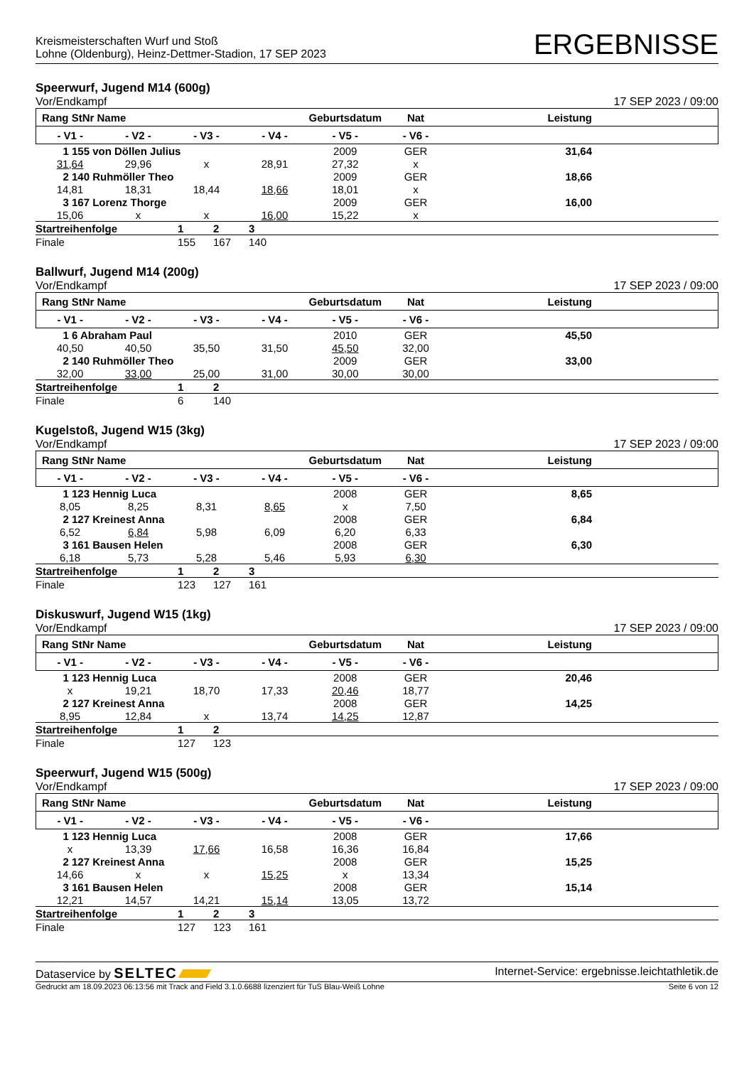Kreismeisterschaften Wurf und Stoß
Lohne (Oldenburg), Heinz-Dettmer-Stadion, 17 SEP 2023
ERGEBNISSE
Speerwurf, Jugend M14 (600g)
Vor/Endkampf 17 SEP 2023 / 09:00
| Rang StNr Name | | | | Geburtsdatum | Nat | Leistung | |
| --- | --- | --- | --- | --- | --- | --- | --- |
| - V1 - | - V2 - | - V3 - | - V4 - | - V5 - | - V6 - | | |
| 1 155 von Döllen Julius | | | | 2009 | GER | 31,64 | |
| 31,64 | 29,96 | x | 28,91 | 27,32 | x | | |
| 2 140 Ruhmöller Theo | | | | 2009 | GER | 18,66 | |
| 14,81 | 18,31 | 18,44 | 18,66 | 18,01 | x | | |
| 3 167 Lorenz Thorge | | | | 2009 | GER | 16,00 | |
| 15,06 | x | x | 16,00 | 15,22 | x | | |
| Startreihenfolge | 1 | 2 | 3 |
| Finale | 155 | 167 | 140 |
Ballwurf, Jugend M14 (200g)
Vor/Endkampf 17 SEP 2023 / 09:00
| Rang StNr Name | | | | Geburtsdatum | Nat | Leistung | |
| --- | --- | --- | --- | --- | --- | --- | --- |
| - V1 - | - V2 - | - V3 - | - V4 - | - V5 - | - V6 - | | |
| 1 6 Abraham Paul | | | | 2010 | GER | 45,50 | |
| 40,50 | 40,50 | 35,50 | 31,50 | 45,50 | 32,00 | | |
| 2 140 Ruhmöller Theo | | | | 2009 | GER | 33,00 | |
| 32,00 | 33,00 | 25,00 | 31,00 | 30,00 | 30,00 | | |
| Startreihenfolge | 1 | 2 |
| Finale | 6 | 140 |
Kugelstoß, Jugend W15 (3kg)
Vor/Endkampf 17 SEP 2023 / 09:00
| Rang StNr Name | | | | Geburtsdatum | Nat | Leistung | |
| --- | --- | --- | --- | --- | --- | --- | --- |
| - V1 - | - V2 - | - V3 - | - V4 - | - V5 - | - V6 - | | |
| 1 123 Hennig Luca | | | | 2008 | GER | 8,65 | |
| 8,05 | 8,25 | 8,31 | 8,65 | x | 7,50 | | |
| 2 127 Kreinest Anna | | | | 2008 | GER | 6,84 | |
| 6,52 | 6,84 | 5,98 | 6,09 | 6,20 | 6,33 | | |
| 3 161 Bausen Helen | | | | 2008 | GER | 6,30 | |
| 6,18 | 5,73 | 5,28 | 5,46 | 5,93 | 6,30 | | |
| Startreihenfolge | 1 | 2 | 3 |
| Finale | 123 | 127 | 161 |
Diskuswurf, Jugend W15 (1kg)
Vor/Endkampf 17 SEP 2023 / 09:00
| Rang StNr Name | | | | Geburtsdatum | Nat | Leistung | |
| --- | --- | --- | --- | --- | --- | --- | --- |
| - V1 - | - V2 - | - V3 - | - V4 - | - V5 - | - V6 - | | |
| 1 123 Hennig Luca | | | | 2008 | GER | 20,46 | |
| x | 19,21 | 18,70 | 17,33 | 20,46 | 18,77 | | |
| 2 127 Kreinest Anna | | | | 2008 | GER | 14,25 | |
| 8,95 | 12,84 | x | 13,74 | 14,25 | 12,87 | | |
| Startreihenfolge | 1 | 2 |
| Finale | 127 | 123 |
Speerwurf, Jugend W15 (500g)
Vor/Endkampf 17 SEP 2023 / 09:00
| Rang StNr Name | | | | Geburtsdatum | Nat | Leistung | |
| --- | --- | --- | --- | --- | --- | --- | --- |
| - V1 - | - V2 - | - V3 - | - V4 - | - V5 - | - V6 - | | |
| 1 123 Hennig Luca | | | | 2008 | GER | 17,66 | |
| x | 13,39 | 17,66 | 16,58 | 16,36 | 16,84 | | |
| 2 127 Kreinest Anna | | | | 2008 | GER | 15,25 | |
| 14,66 | x | x | 15,25 | x | 13,34 | | |
| 3 161 Bausen Helen | | | | 2008 | GER | 15,14 | |
| 12,21 | 14,57 | 14,21 | 15,14 | 13,05 | 13,72 | | |
| Startreihenfolge | 1 | 2 | 3 |
| Finale | 127 | 123 | 161 |
Dataservice by SELTEC Internet-Service: ergebnisse.leichtathletik.de
Gedruckt am 18.09.2023 06:13:56 mit Track and Field 3.1.0.6688 lizenziert für TuS Blau-Weiß Lohne Seite 6 von 12